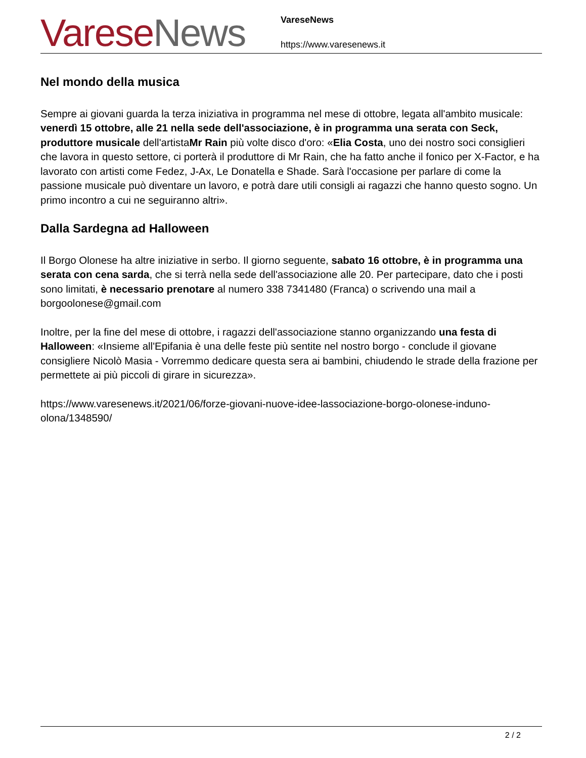Varese News
VareseNews
https://www.varesenews.it
Nel mondo della musica
Sempre ai giovani guarda la terza iniziativa in programma nel mese di ottobre, legata all'ambito musicale: venerdì 15 ottobre, alle 21 nella sede dell'associazione, è in programma una serata con Seck, produttore musicale dell'artistaMr Rain più volte disco d'oro: «Elia Costa, uno dei nostro soci consiglieri che lavora in questo settore, ci porterà il produttore di Mr Rain, che ha fatto anche il fonico per X-Factor, e ha lavorato con artisti come Fedez, J-Ax, Le Donatella e Shade. Sarà l'occasione per parlare di come la passione musicale può diventare un lavoro, e potrà dare utili consigli ai ragazzi che hanno questo sogno. Un primo incontro a cui ne seguiranno altri».
Dalla Sardegna ad Halloween
Il Borgo Olonese ha altre iniziative in serbo. Il giorno seguente, sabato 16 ottobre, è in programma una serata con cena sarda, che si terrà nella sede dell'associazione alle 20. Per partecipare, dato che i posti sono limitati, è necessario prenotare al numero 338 7341480 (Franca) o scrivendo una mail a borgoolonese@gmail.com
Inoltre, per la fine del mese di ottobre, i ragazzi dell'associazione stanno organizzando una festa di Halloween: «Insieme all'Epifania è una delle feste più sentite nel nostro borgo - conclude il giovane consigliere Nicolò Masia - Vorremmo dedicare questa sera ai bambini, chiudendo le strade della frazione per permettete ai più piccoli di girare in sicurezza».
https://www.varesenews.it/2021/06/forze-giovani-nuove-idee-lassociazione-borgo-olonese-induno-olona/1348590/
2 / 2